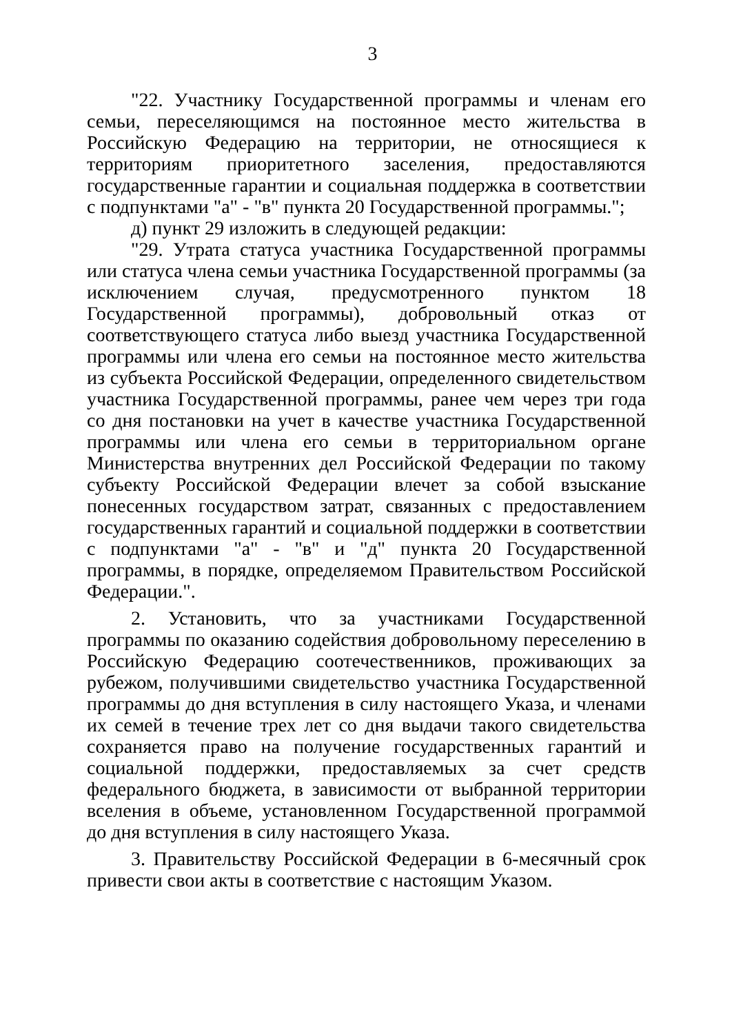3
"22. Участнику Государственной программы и членам его семьи, переселяющимся на постоянное место жительства в Российскую Федерацию на территории, не относящиеся к территориям приоритетного заселения, предоставляются государственные гарантии и социальная поддержка в соответствии с подпунктами "а" - "в" пункта 20 Государственной программы.";
д) пункт 29 изложить в следующей редакции:
"29. Утрата статуса участника Государственной программы или статуса члена семьи участника Государственной программы (за исключением случая, предусмотренного пунктом 18 Государственной программы), добровольный отказ от соответствующего статуса либо выезд участника Государственной программы или члена его семьи на постоянное место жительства из субъекта Российской Федерации, определенного свидетельством участника Государственной программы, ранее чем через три года со дня постановки на учет в качестве участника Государственной программы или члена его семьи в территориальном органе Министерства внутренних дел Российской Федерации по такому субъекту Российской Федерации влечет за собой взыскание понесенных государством затрат, связанных с предоставлением государственных гарантий и социальной поддержки в соответствии с подпунктами "а" - "в" и "д" пункта 20 Государственной программы, в порядке, определяемом Правительством Российской Федерации.".
2. Установить, что за участниками Государственной программы по оказанию содействия добровольному переселению в Российскую Федерацию соотечественников, проживающих за рубежом, получившими свидетельство участника Государственной программы до дня вступления в силу настоящего Указа, и членами их семей в течение трех лет со дня выдачи такого свидетельства сохраняется право на получение государственных гарантий и социальной поддержки, предоставляемых за счет средств федерального бюджета, в зависимости от выбранной территории вселения в объеме, установленном Государственной программой до дня вступления в силу настоящего Указа.
3. Правительству Российской Федерации в 6-месячный срок привести свои акты в соответствие с настоящим Указом.